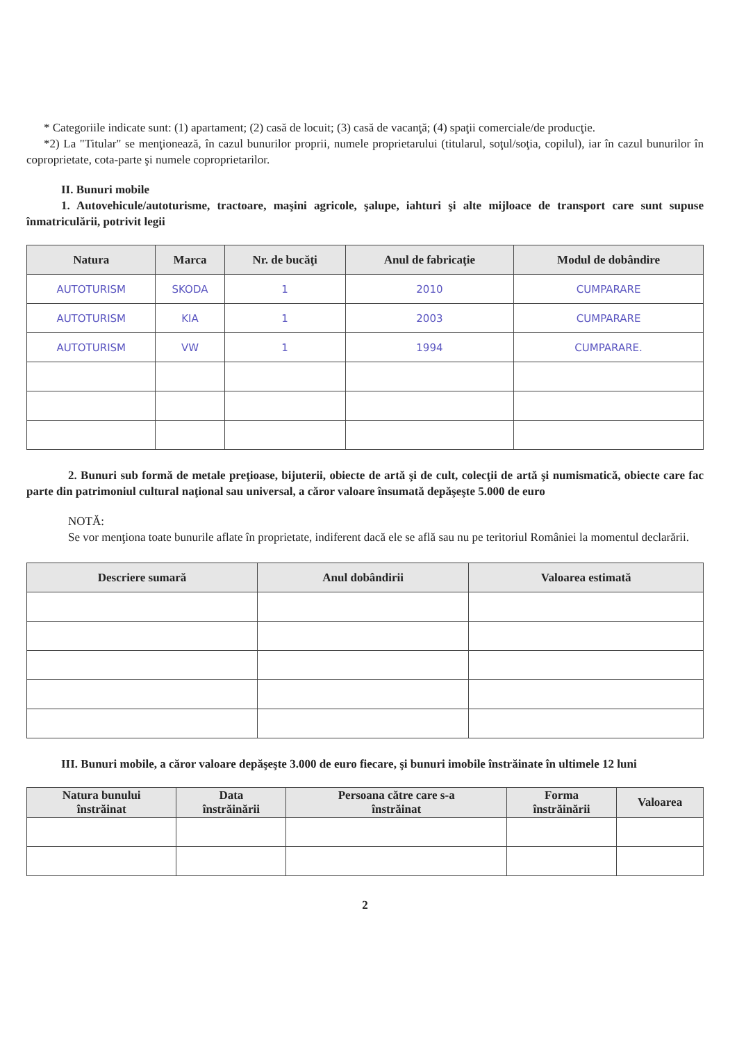* Categoriile indicate sunt: (1) apartament; (2) casă de locuit; (3) casă de vacanţă; (4) spaţii comerciale/de producţie.
*2) La "Titular" se menţionează, în cazul bunurilor proprii, numele proprietarului (titularul, soţul/soţia, copilul), iar în cazul bunurilor în coproprietate, cota-parte şi numele coproprietarilor.
II. Bunuri mobile
1. Autovehicule/autoturisme, tractoare, maşini agricole, şalupe, iahturi şi alte mijloace de transport care sunt supuse înmatriculării, potrivit legii
| Natura | Marca | Nr. de bucăţi | Anul de fabricaţie | Modul de dobândire |
| --- | --- | --- | --- | --- |
| AUTOTURISM | SKODA | 1 | 2010 | CUMPARARE |
| AUTOTURISM | KIA | 1 | 2003 | CUMPARARE |
| AUTOTURISM | VW | 1 | 1994 | CUMPARARE. |
2. Bunuri sub formă de metale preţioase, bijuterii, obiecte de artă şi de cult, colecţii de artă şi numismatică, obiecte care fac parte din patrimoniul cultural naţional sau universal, a căror valoare însumată depăşeşte 5.000 de euro
NOTĂ:
Se vor menţiona toate bunurile aflate în proprietate, indiferent dacă ele se află sau nu pe teritoriul României la momentul declarării.
| Descriere sumară | Anul dobândirii | Valoarea estimată |
| --- | --- | --- |
III. Bunuri mobile, a căror valoare depăşeşte 3.000 de euro fiecare, şi bunuri imobile înstrăinate în ultimele 12 luni
| Natura bunului înstrăinat | Data înstrăinării | Persoana către care s-a înstrăinat | Forma înstrăinării | Valoarea |
| --- | --- | --- | --- | --- |
2